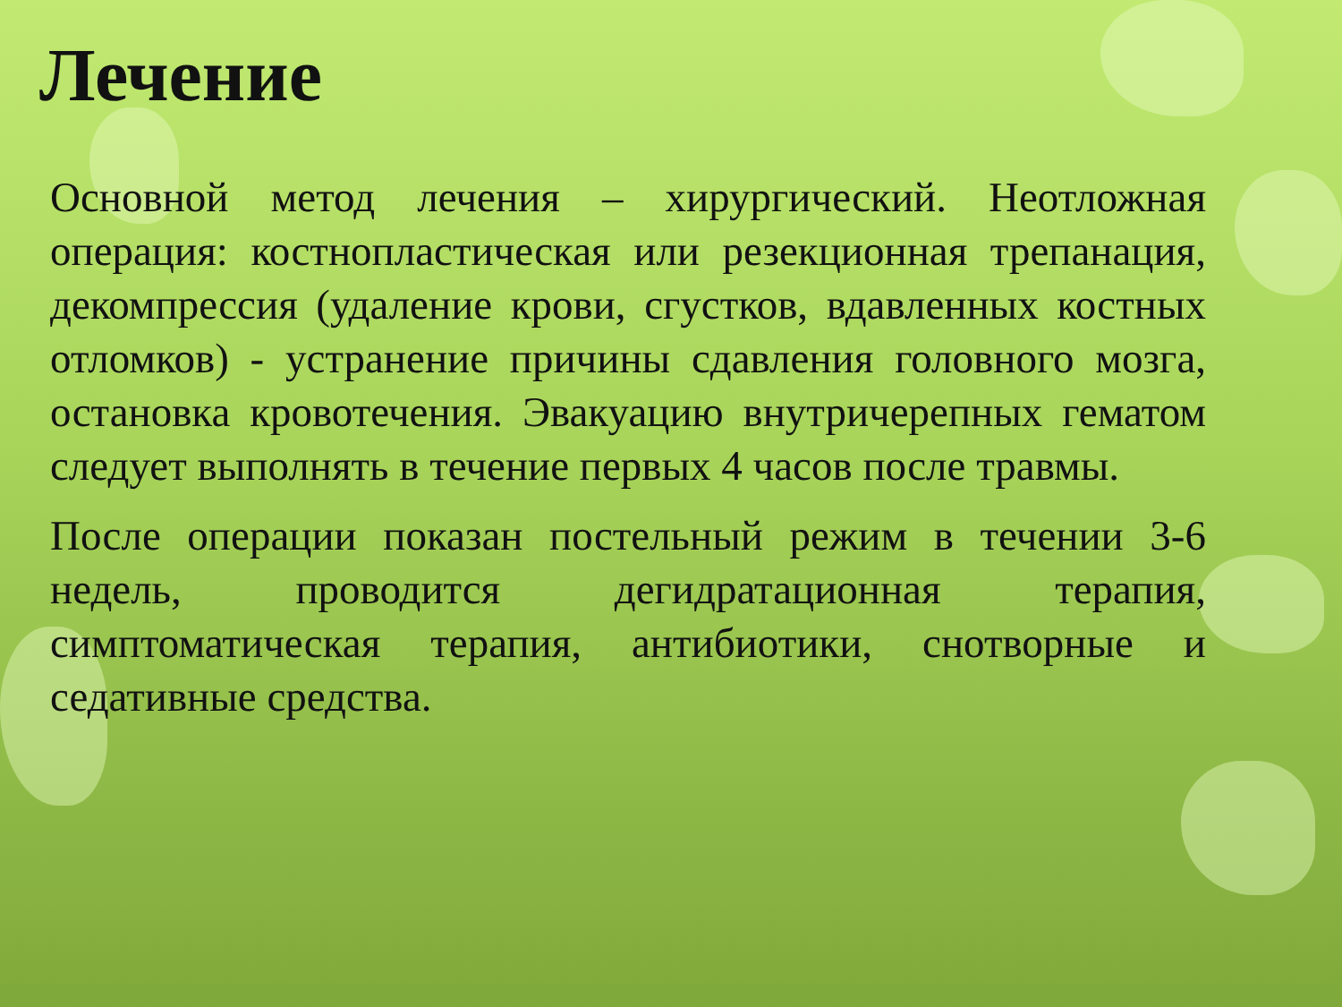Лечение
Основной метод лечения – хирургический. Неотложная операция: костнопластическая или резекционная трепанация, декомпрессия (удаление крови, сгустков, вдавленных костных отломков) - устранение причины сдавления головного мозга, остановка кровотечения. Эвакуацию внутричерепных гематом следует выполнять в течение первых 4 часов после травмы.
После операции показан постельный режим в течении 3-6 недель, проводится дегидратационная терапия, симптоматическая терапия, антибиотики, снотворные и седативные средства.